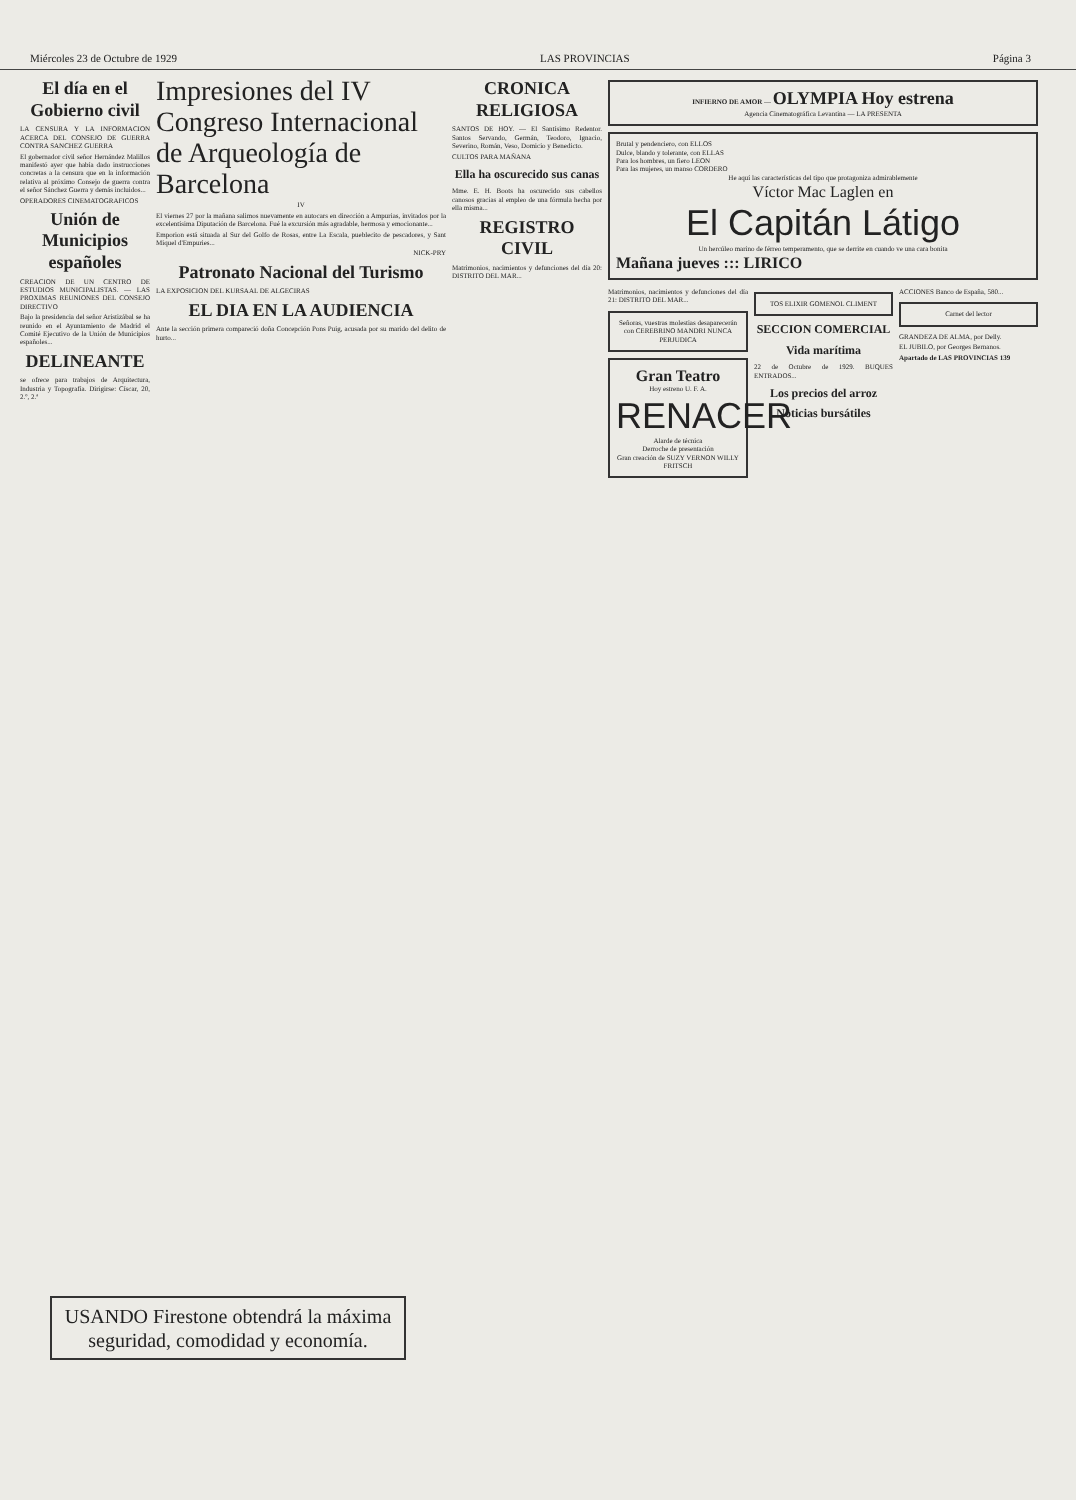Miércoles 23 de Octubre de 1929 LAS PROVINCIAS Página 3
El día en el Gobierno civil
LA CENSURA Y LA INFORMACION ACERCA DEL CONSEJO DE GUERRA CONTRA SANCHEZ GUERRA
El gobernador civil señor Hernández Malillos manifestó ayer que había dado instrucciones concretas a la censura que en la información relativa al próximo Consejo de guerra contra el señor Sánchez Guerra y demás incluidos...
OPERADORES CINEMATOGRAFICOS
Unión de Municipios españoles
CREACION DE UN CENTRO DE ESTUDIOS MUNICIPALISTAS. — LAS PROXIMAS REUNIONES DEL CONSEJO DIRECTIVO
Bajo la presidencia del señor Aristizábal se ha reunido en el Ayuntamiento de Madrid el Comité Ejecutivo de la Unión de Municipios españoles...
DELINEANTE
se ofrece para trabajos de Arquitectura, Industria y Topografía. Dirigirse: Císcar, 20, 2.º, 2.ª
Impresiones del IV Congreso Internacional de Arqueología de Barcelona
IV
El viernes 27 por la mañana salimos nuevamente en autocars en dirección a Ampurias, invitados por la excelentísima Diputación de Barcelona. Fué la excursión más agradable, hermosa y emocionante...
Emporion está situada al Sur del Golfo de Rosas, entre La Escala, pueblecito de pescadores, y Sant Miquel d'Empuries...
NICK-PRY
Patronato Nacional del Turismo
LA EXPOSICION DEL KURSAAL DE ALGECIRAS
EL DIA EN LA AUDIENCIA
Ante la sección primera compareció doña Concepción Pons Puig, acusada por su marido del delito de hurto...
CRONICA RELIGIOSA
SANTOS DE HOY. — El Santísimo Redentor. Santos Servando, Germán, Teodoro, Ignacio, Severino, Román, Veso, Domicio y Benedicto.
CULTOS PARA MAÑANA
Ella ha oscurecido sus canas
Mme. E. H. Boots ha oscurecido sus cabellos canosos gracias al empleo de una fórmula hecha por ella misma...
REGISTRO CIVIL
Matrimonios, nacimientos y defunciones del día 20: DISTRITO DEL MAR...
INFIERNO DE AMOR — OLYMPIA Hoy estrena
Agencia Cinematográfica Levantina — LA PRESENTA
Brutal y pendenciero, con ELLOS
Dulce, blando y tolerante, con ELLAS
Para los hombres, un fiero LEON
Para las mujeres, un manso CORDERO
He aquí las características del tipo que protagoniza admirablemente
Víctor Mac Laglen en
El Capitán Látigo
Un hercúleo marino de férreo temperamento, que se derrite en cuando ve una cara bonitaMañana jueves ::: LIRICO
Matrimonios, nacimientos y defunciones del día 21: DISTRITO DEL MAR...
Señoras, vuestras molestias desaparecerán con CEREBRINO MANDRI NUNCA PERJUDICA
Gran Teatro
Hoy estreno U. F. A.
RENACER
Alarde de técnica
Derroche de presentación
Gran creación de SUZY VERNON WILLY FRITSCH
TOS ELIXIR GOMENOL CLIMENT
SECCION COMERCIAL
Vida marítima
22 de Octubre de 1929. BUQUES ENTRADOS...
Los precios del arroz
Noticias bursátiles
ACCIONES Banco de España, 580...
Carnet del lector
GRANDEZA DE ALMA, por Delly.
EL JUBILO, por Georges Bernanos.
Apartado de LAS PROVINCIAS 139
USANDO Firestone obtendrá la máxima seguridad, comodidad y economía.